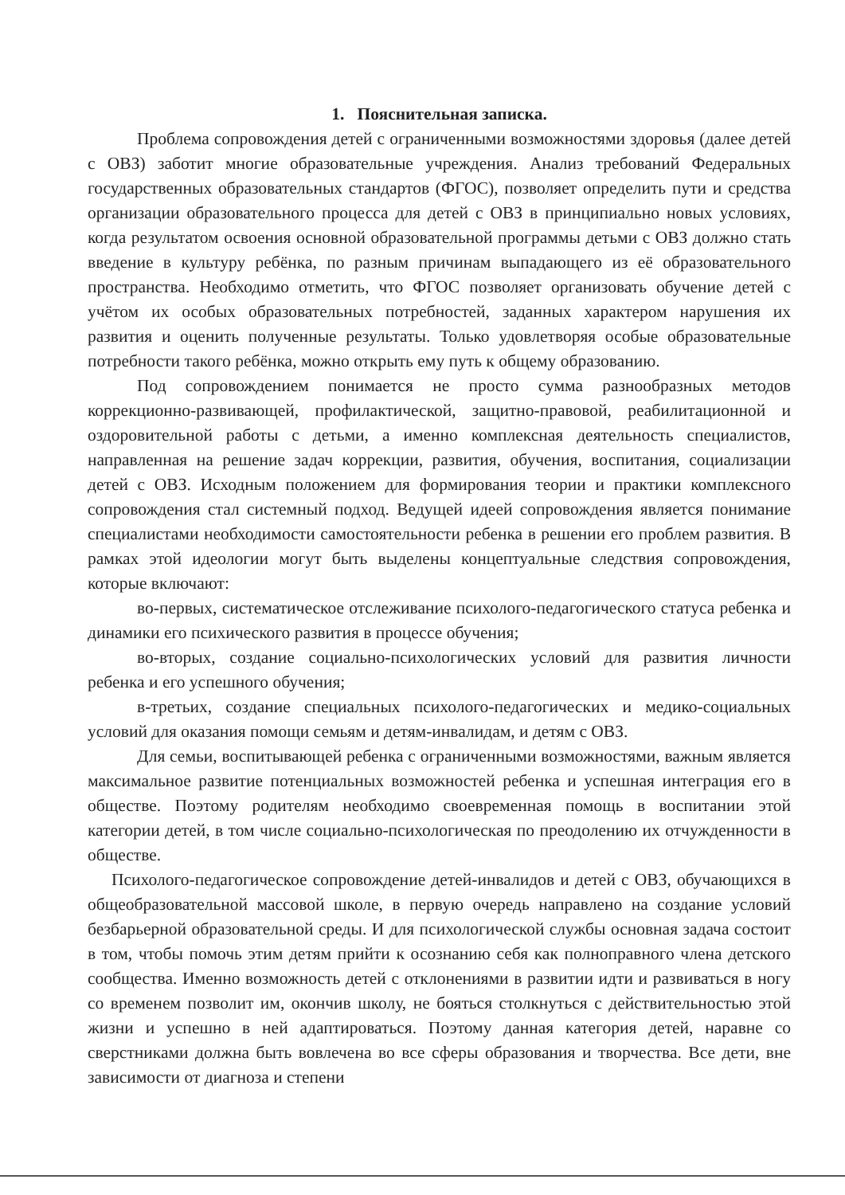1. Пояснительная записка.
Проблема сопровождения детей с ограниченными возможностями здоровья (далее детей с ОВЗ) заботит многие образовательные учреждения. Анализ требований Федеральных государственных образовательных стандартов (ФГОС), позволяет определить пути и средства организации образовательного процесса для детей с ОВЗ в принципиально новых условиях, когда результатом освоения основной образовательной программы детьми с ОВЗ должно стать введение в культуру ребёнка, по разным причинам выпадающего из её образовательного пространства. Необходимо отметить, что ФГОС позволяет организовать обучение детей с учётом их особых образовательных потребностей, заданных характером нарушения их развития и оценить полученные результаты. Только удовлетворяя особые образовательные потребности такого ребёнка, можно открыть ему путь к общему образованию.
Под сопровождением понимается не просто сумма разнообразных методов коррекционно-развивающей, профилактической, защитно-правовой, реабилитационной и оздоровительной работы с детьми, а именно комплексная деятельность специалистов, направленная на решение задач коррекции, развития, обучения, воспитания, социализации детей с ОВЗ. Исходным положением для формирования теории и практики комплексного сопровождения стал системный подход. Ведущей идеей сопровождения является понимание специалистами необходимости самостоятельности ребенка в решении его проблем развития. В рамках этой идеологии могут быть выделены концептуальные следствия сопровождения, которые включают:
во-первых, систематическое отслеживание психолого-педагогического статуса ребенка и динамики его психического развития в процессе обучения;
во-вторых, создание социально-психологических условий для развития личности ребенка и его успешного обучения;
в-третьих, создание специальных психолого-педагогических и медико-социальных условий для оказания помощи семьям и детям-инвалидам, и детям с ОВЗ.
Для семьи, воспитывающей ребенка с ограниченными возможностями, важным является максимальное развитие потенциальных возможностей ребенка и успешная интеграция его в обществе. Поэтому родителям необходимо своевременная помощь в воспитании этой категории детей, в том числе социально-психологическая по преодолению их отчужденности в обществе.
Психолого-педагогическое сопровождение детей-инвалидов и детей с ОВЗ, обучающихся в общеобразовательной массовой школе, в первую очередь направлено на создание условий безбарьерной образовательной среды. И для психологической службы основная задача состоит в том, чтобы помочь этим детям прийти к осознанию себя как полноправного члена детского сообщества. Именно возможность детей с отклонениями в развитии идти и развиваться в ногу со временем позволит им, окончив школу, не бояться столкнуться с действительностью этой жизни и успешно в ней адаптироваться. Поэтому данная категория детей, наравне со сверстниками должна быть вовлечена во все сферы образования и творчества. Все дети, вне зависимости от диагноза и степени